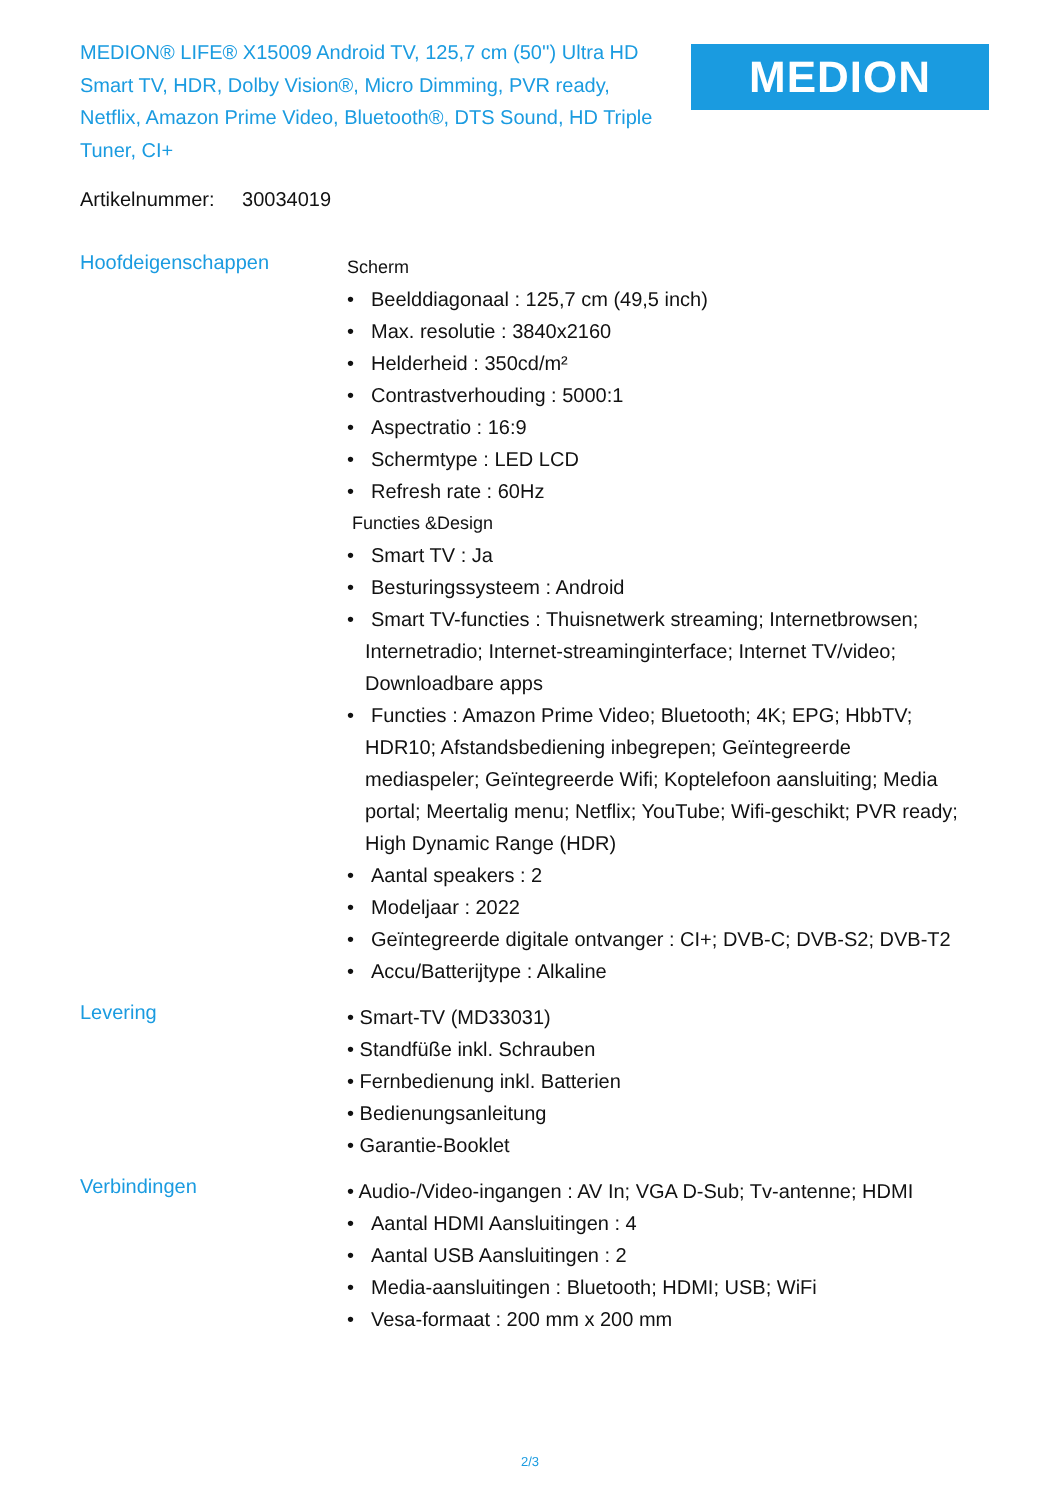MEDION® LIFE® X15009 Android TV, 125,7 cm (50'') Ultra HD Smart TV, HDR, Dolby Vision®, Micro Dimming, PVR ready, Netflix, Amazon Prime Video, Bluetooth®, DTS Sound, HD Triple Tuner, CI+
MEDION
Artikelnummer: 30034019
Hoofdeigenschappen
Scherm
• Beelddiagonaal : 125,7 cm (49,5 inch)
• Max. resolutie : 3840x2160
• Helderheid : 350cd/m²
• Contrastverhouding : 5000:1
• Aspectratio : 16:9
• Schermtype : LED LCD
• Refresh rate : 60Hz
Functies &Design
• Smart TV : Ja
• Besturingssysteem : Android
• Smart TV-functies : Thuisnetwerk streaming; Internetbrowsen; Internetradio; Internet-streaminginterface; Internet TV/video; Downloadbare apps
• Functies : Amazon Prime Video; Bluetooth; 4K; EPG; HbbTV; HDR10; Afstandsbediening inbegrepen; Geïntegreerde mediaspeler; Geïntegreerde Wifi; Koptelefoon aansluiting; Media portal; Meertalig menu; Netflix; YouTube; Wifi-geschikt; PVR ready; High Dynamic Range (HDR)
• Aantal speakers : 2
• Modeljaar : 2022
• Geïntegreerde digitale ontvanger : CI+; DVB-C; DVB-S2; DVB-T2
• Accu/Batterijtype : Alkaline
Levering
• Smart-TV (MD33031)
• Standfüße inkl. Schrauben
• Fernbedienung inkl. Batterien
• Bedienungsanleitung
• Garantie-Booklet
Verbindingen
• Audio-/Video-ingangen : AV In; VGA D-Sub; Tv-antenne; HDMI
• Aantal HDMI Aansluitingen : 4
• Aantal USB Aansluitingen : 2
• Media-aansluitingen : Bluetooth; HDMI; USB; WiFi
• Vesa-formaat : 200 mm x 200 mm
2/3